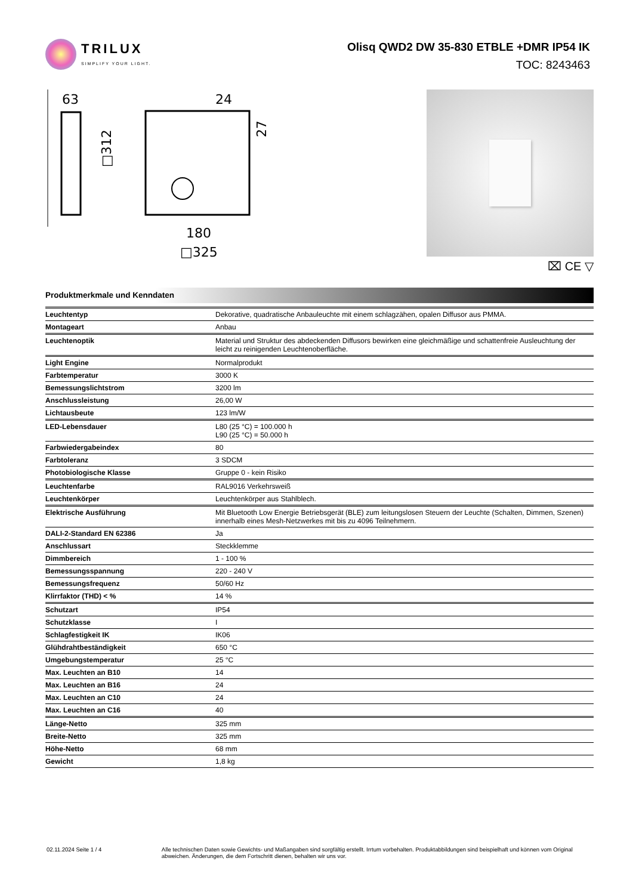TRILUX
SIMPLIFY YOUR LIGHT.
Olisq QWD2 DW 35-830 ETBLE +DMR IP54 IK
TOC: 8243463
63
□312
24
27
180
□325
⌧ CE ▽
Produktmerkmale und Kenndaten
| Leuchtentyp | Dekorative, quadratische Anbauleuchte mit einem schlagzähen, opalen Diffusor aus PMMA. |
| Montageart | Anbau |
| Leuchtenoptik | Material und Struktur des abdeckenden Diffusors bewirken eine gleichmäßige und schattenfreie Ausleuchtung der leicht zu reinigenden Leuchtenoberfläche. |
| Light Engine | Normalprodukt |
| Farbtemperatur | 3000 K |
| Bemessungslichtstrom | 3200 lm |
| Anschlussleistung | 26,00 W |
| Lichtausbeute | 123 lm/W |
| LED-Lebensdauer | L80 (25 °C) = 100.000 h L90 (25 °C) = 50.000 h |
| Farbwiedergabeindex | 80 |
| Farbtoleranz | 3 SDCM |
| Photobiologische Klasse | Gruppe 0 - kein Risiko |
| Leuchtenfarbe | RAL9016 Verkehrsweiß |
| Leuchtenkörper | Leuchtenkörper aus Stahlblech. |
| Elektrische Ausführung | Mit Bluetooth Low Energie Betriebsgerät (BLE) zum leitungslosen Steuern der Leuchte (Schalten, Dimmen, Szenen) innerhalb eines Mesh-Netzwerkes mit bis zu 4096 Teilnehmern. |
| DALI-2-Standard EN 62386 | Ja |
| Anschlussart | Steckklemme |
| Dimmbereich | 1 - 100 % |
| Bemessungsspannung | 220 - 240 V |
| Bemessungsfrequenz | 50/60 Hz |
| Klirrfaktor (THD) < % | 14 % |
| Schutzart | IP54 |
| Schutzklasse | I |
| Schlagfestigkeit IK | IK06 |
| Glühdrahtbeständigkeit | 650 °C |
| Umgebungstemperatur | 25 °C |
| Max. Leuchten an B10 | 14 |
| Max. Leuchten an B16 | 24 |
| Max. Leuchten an C10 | 24 |
| Max. Leuchten an C16 | 40 |
| Länge-Netto | 325 mm |
| Breite-Netto | 325 mm |
| Höhe-Netto | 68 mm |
| Gewicht | 1,8 kg |
02.11.2024 Seite 1 / 4 Alle technischen Daten sowie Gewichts- und Maßangaben sind sorgfältig erstellt. Irrtum vorbehalten. Produktabbildungen sind beispielhaft und können vom Original abweichen. Änderungen, die dem Fortschritt dienen, behalten wir uns vor.